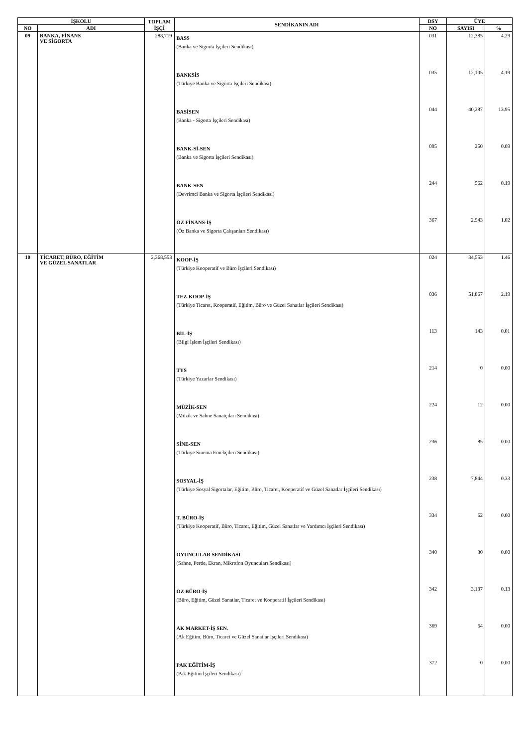| İŞKOLU | | TOPLAM İŞÇİ | SENDİKANIN ADI | DSY | ÜYE | |
| --- | --- | --- | --- | --- | --- | --- |
| NO | ADI | | | NO | SAYISI | % |
| 09 | BANKA, FİNANS VE SİGORTA | 288,719 | BASS (Banka ve Sigorta İşçileri Sendikası) | 031 | 12,385 | 4.29 |
| | | | BANKSİS (Türkiye Banka ve Sigorta İşçileri Sendikası) | 035 | 12,105 | 4.19 |
| | | | BASİSEN (Banka - Sigorta İşçileri Sendikası) | 044 | 40,287 | 13.95 |
| | | | BANK-Sİ-SEN (Banka ve Sigorta İşçileri Sendikası) | 095 | 250 | 0.09 |
| | | | BANK-SEN (Devrimci Banka ve Sigorta İşçileri Sendikası) | 244 | 562 | 0.19 |
| | | | ÖZ FİNANS-İŞ (Öz Banka ve Sigorta Çalışanları Sendikası) | 367 | 2,943 | 1.02 |
| 10 | TİCARET, BÜRO, EĞİTİM VE GÜZEL SANATLAR | 2,368,553 | KOOP-İŞ (Türkiye Kooperatif ve Büro İşçileri Sendikası) | 024 | 34,553 | 1.46 |
| | | | TEZ-KOOP-İŞ (Türkiye Ticaret, Kooperatif, Eğitim, Büro ve Güzel Sanatlar İşçileri Sendikası) | 036 | 51,867 | 2.19 |
| | | | BİL-İŞ (Bilgi İşlem İşçileri Sendikası) | 113 | 143 | 0.01 |
| | | | TYS (Türkiye Yazarlar Sendikası) | 214 | 0 | 0.00 |
| | | | MÜZİK-SEN (Müzik ve Sahne Sanatçıları Sendikası) | 224 | 12 | 0.00 |
| | | | SİNE-SEN (Türkiye Sinema Emekçileri Sendikası) | 236 | 85 | 0.00 |
| | | | SOSYAL-İŞ (Türkiye Sosyal Sigortalar, Eğitim, Büro, Ticaret, Kooperatif ve Güzel Sanatlar İşçileri Sendikası) | 238 | 7,844 | 0.33 |
| | | | T. BÜRO-İŞ (Türkiye Kooperatif, Büro, Ticaret, Eğitim, Güzel Sanatlar ve Yardımcı İşçileri Sendikası) | 334 | 62 | 0.00 |
| | | | OYUNCULAR SENDİKASI (Sahne, Perde, Ekran, Mikrofon Oyuncuları Sendikası) | 340 | 30 | 0.00 |
| | | | ÖZ BÜRO-İŞ (Büro, Eğitim, Güzel Sanatlar, Ticaret ve Kooperatif İşçileri Sendikası) | 342 | 3,137 | 0.13 |
| | | | AK MARKET-İŞ SEN. (Ak Eğitim, Büro, Ticaret ve Güzel Sanatlar İşçileri Sendikası) | 369 | 64 | 0.00 |
| | | | PAK EĞİTİM-İŞ (Pak Eğitim İşçileri Sendikası) | 372 | 0 | 0.00 |